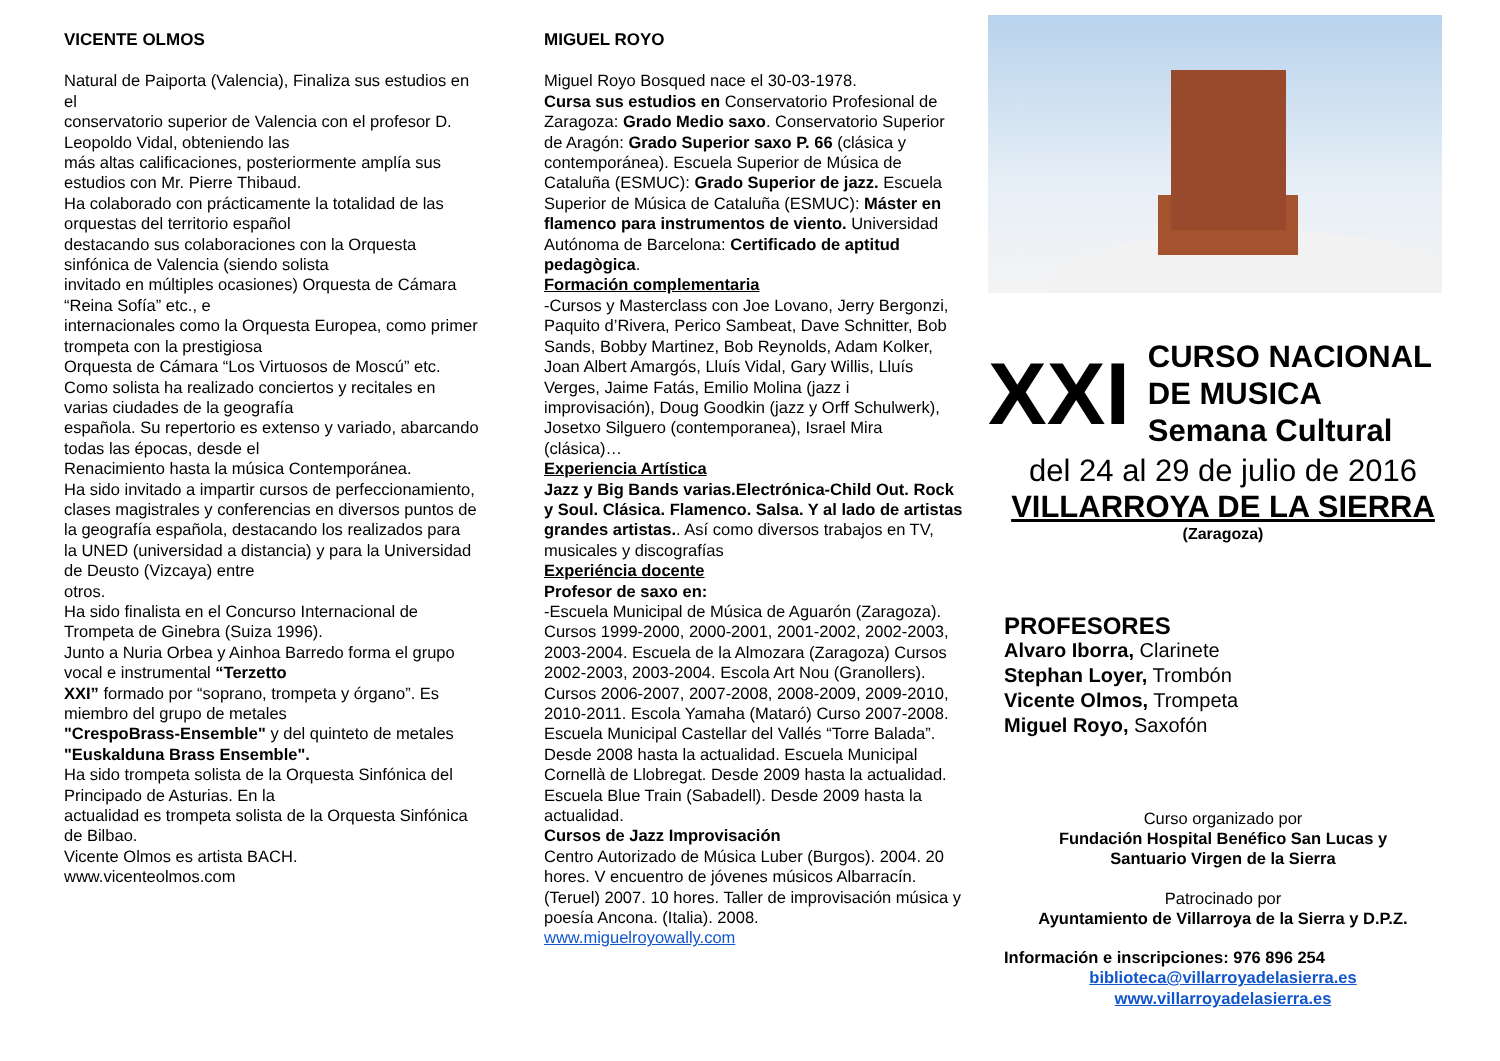VICENTE OLMOS
Natural de Paiporta (Valencia), Finaliza sus estudios en el
conservatorio superior de Valencia con el profesor D. Leopoldo Vidal, obteniendo las
más altas calificaciones, posteriormente amplía sus estudios con Mr. Pierre Thibaud.
Ha colaborado con prácticamente la totalidad de las orquestas del territorio español
destacando sus colaboraciones con la Orquesta sinfónica de Valencia (siendo solista
invitado en múltiples ocasiones) Orquesta de Cámara “Reina Sofía” etc., e
internacionales como la Orquesta Europea, como primer trompeta con la prestigiosa
Orquesta de Cámara “Los Virtuosos de Moscú” etc.
Como solista ha realizado conciertos y recitales en varias ciudades de la geografía
española. Su repertorio es extenso y variado, abarcando todas las épocas, desde el
Renacimiento hasta la música Contemporánea.
Ha sido invitado a impartir cursos de perfeccionamiento, clases magistrales y conferencias en diversos puntos de la geografía española, destacando los realizados para
la UNED (universidad a distancia) y para la Universidad de Deusto (Vizcaya) entre
otros.
Ha sido finalista en el Concurso Internacional de Trompeta de Ginebra (Suiza 1996).
Junto a Nuria Orbea y Ainhoa Barredo forma el grupo vocal e instrumental “Terzetto
XXI” formado por “soprano, trompeta y órgano”. Es miembro del grupo de metales
"CrespoBrass-Ensemble" y del quinteto de metales "Euskalduna Brass Ensemble".
Ha sido trompeta solista de la Orquesta Sinfónica del Principado de Asturias. En la
actualidad es trompeta solista de la Orquesta Sinfónica de Bilbao.
Vicente Olmos es artista BACH.
www.vicenteolmos.com
MIGUEL ROYO
Miguel Royo Bosqued nace el 30-03-1978.
Cursa sus estudios en Conservatorio Profesional de Zaragoza: Grado Medio saxo. Conservatorio Superior de Aragón: Grado Superior saxo P. 66 (clásica y contemporánea). Escuela Superior de Música de Cataluña (ESMUC): Grado Superior de jazz. Escuela Superior de Música de Cataluña (ESMUC): Máster en flamenco para instrumentos de viento. Universidad Autónoma de Barcelona: Certificado de aptitud pedagògica.
Formación complementaria
-Cursos y Masterclass con Joe Lovano, Jerry Bergonzi, Paquito d’Rivera, Perico Sambeat, Dave Schnitter, Bob Sands, Bobby Martinez, Bob Reynolds, Adam Kolker, Joan Albert Amargós, Lluís Vidal, Gary Willis, Lluís Verges, Jaime Fatás, Emilio Molina (jazz i improvisación), Doug Goodkin (jazz y Orff Schulwerk), Josetxo Silguero (contemporanea), Israel Mira (clásica)…
Experiencia Artística
Jazz y Big Bands varias.Electrónica-Child Out. Rock y Soul. Clásica. Flamenco. Salsa. Y al lado de artistas grandes artistas.. Así como diversos trabajos en TV, musicales y discografías
Experiéncia docente
Profesor de saxo en:
-Escuela Municipal de Música de Aguarón (Zaragoza). Cursos 1999-2000, 2000-2001, 2001-2002, 2002-2003, 2003-2004. Escuela de la Almozara (Zaragoza) Cursos 2002-2003, 2003-2004. Escola Art Nou (Granollers). Cursos 2006-2007, 2007-2008, 2008-2009, 2009-2010, 2010-2011. Escola Yamaha (Mataró) Curso 2007-2008. Escuela Municipal Castellar del Vallés “Torre Balada”. Desde 2008 hasta la actualidad. Escuela Municipal Cornellà de Llobregat. Desde 2009 hasta la actualidad. Escuela Blue Train (Sabadell). Desde 2009 hasta la actualidad.
Cursos de Jazz Improvisación
Centro Autorizado de Música Luber (Burgos). 2004. 20 hores. V encuentro de jóvenes músicos Albarracín. (Teruel) 2007. 10 hores. Taller de improvisación música y poesía Ancona. (Italia). 2008.
www.miguelroyowally.com
XXI
CURSO NACIONAL
DE MUSICA
Semana Cultural
del 24 al 29 de julio de 2016
VILLARROYA DE LA SIERRA
(Zaragoza)
PROFESORES
Alvaro Iborra, Clarinete
Stephan Loyer, Trombón
Vicente Olmos, Trompeta
Miguel Royo, Saxofón
Curso organizado por
Fundación Hospital Benéfico San Lucas y
Santuario Virgen de la Sierra
Patrocinado por
Ayuntamiento de Villarroya de la Sierra y D.P.Z.
Información e inscripciones: 976 896 254
biblioteca@villarroyadelasierra.es
www.villarroyadelasierra.es